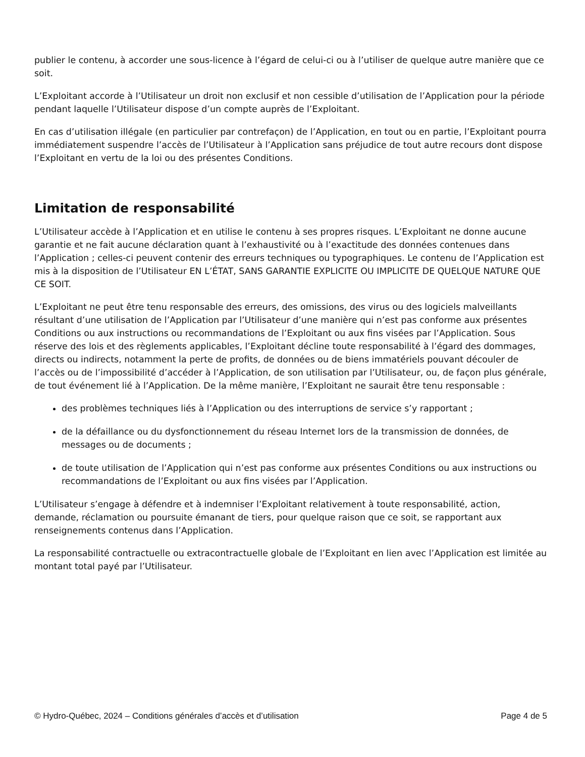publier le contenu, à accorder une sous-licence à l’égard de celui-ci ou à l’utiliser de quelque autre manière que ce soit.
L’Exploitant accorde à l’Utilisateur un droit non exclusif et non cessible d’utilisation de l’Application pour la période pendant laquelle l’Utilisateur dispose d’un compte auprès de l’Exploitant.
En cas d’utilisation illégale (en particulier par contrefaçon) de l’Application, en tout ou en partie, l’Exploitant pourra immédiatement suspendre l’accès de l’Utilisateur à l’Application sans préjudice de tout autre recours dont dispose l’Exploitant en vertu de la loi ou des présentes Conditions.
Limitation de responsabilité
L’Utilisateur accède à l’Application et en utilise le contenu à ses propres risques. L’Exploitant ne donne aucune garantie et ne fait aucune déclaration quant à l’exhaustivité ou à l’exactitude des données contenues dans l’Application ; celles-ci peuvent contenir des erreurs techniques ou typographiques. Le contenu de l’Application est mis à la disposition de l’Utilisateur EN L’ÉTAT, SANS GARANTIE EXPLICITE OU IMPLICITE DE QUELQUE NATURE QUE CE SOIT.
L’Exploitant ne peut être tenu responsable des erreurs, des omissions, des virus ou des logiciels malveillants résultant d’une utilisation de l’Application par l’Utilisateur d’une manière qui n’est pas conforme aux présentes Conditions ou aux instructions ou recommandations de l’Exploitant ou aux fins visées par l’Application. Sous réserve des lois et des règlements applicables, l’Exploitant décline toute responsabilité à l’égard des dommages, directs ou indirects, notamment la perte de profits, de données ou de biens immatériels pouvant découler de l’accès ou de l’impossibilité d’accéder à l’Application, de son utilisation par l’Utilisateur, ou, de façon plus générale, de tout événement lié à l’Application. De la même manière, l’Exploitant ne saurait être tenu responsable :
des problèmes techniques liés à l’Application ou des interruptions de service s’y rapportant ;
de la défaillance ou du dysfonctionnement du réseau Internet lors de la transmission de données, de messages ou de documents ;
de toute utilisation de l’Application qui n’est pas conforme aux présentes Conditions ou aux instructions ou recommandations de l’Exploitant ou aux fins visées par l’Application.
L’Utilisateur s’engage à défendre et à indemniser l’Exploitant relativement à toute responsabilité, action, demande, réclamation ou poursuite émanant de tiers, pour quelque raison que ce soit, se rapportant aux renseignements contenus dans l’Application.
La responsabilité contractuelle ou extracontractuelle globale de l’Exploitant en lien avec l’Application est limitée au montant total payé par l’Utilisateur.
© Hydro-Québec, 2024 – Conditions générales d’accès et d’utilisation Page 4 de 5